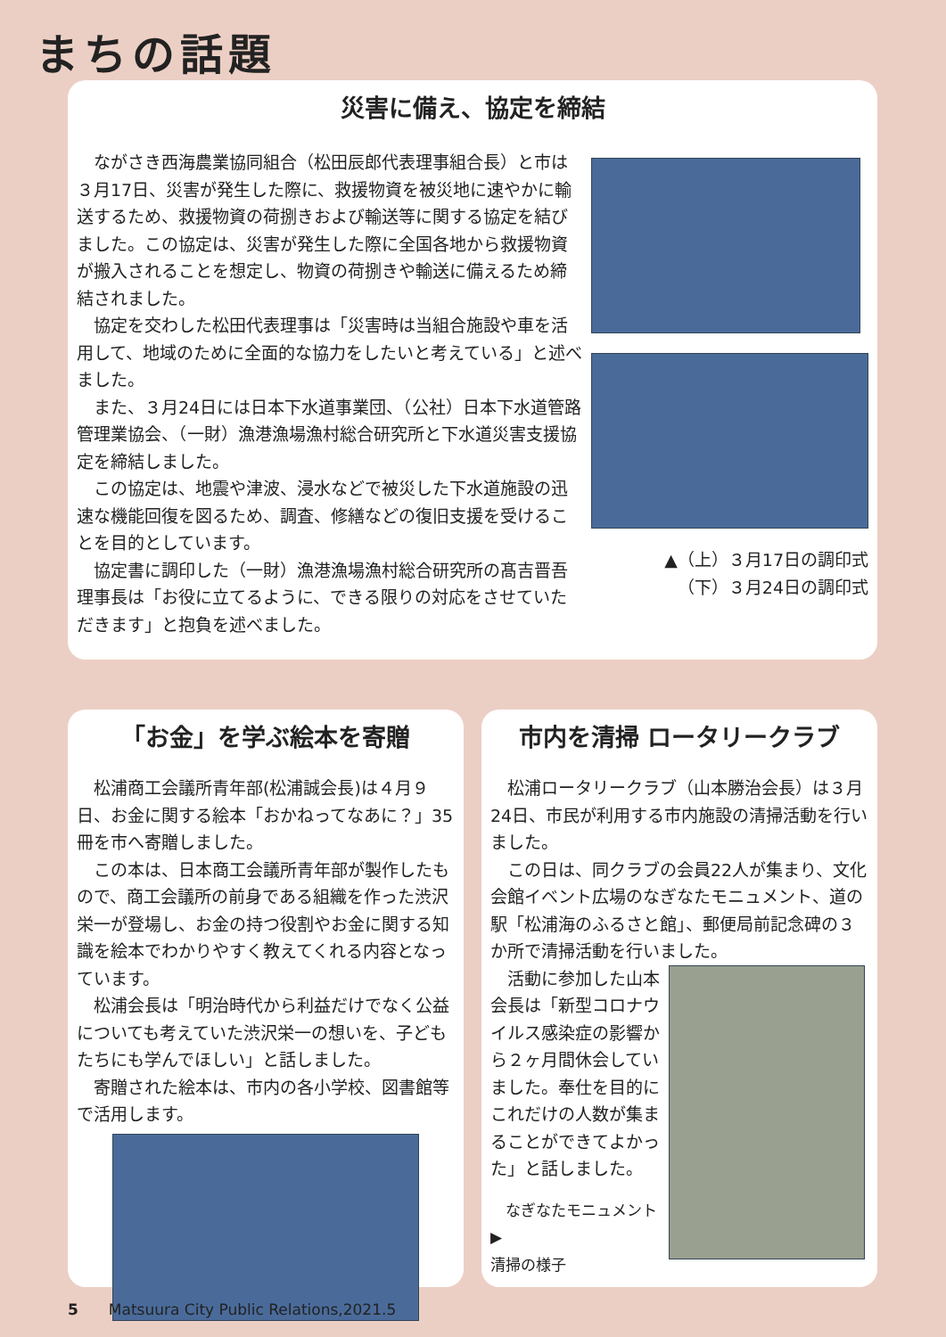まちの話題
災害に備え、協定を締結
ながさき西海農業協同組合（松田辰郎代表理事組合長）と市は３月17日、災害が発生した際に、救援物資を被災地に速やかに輸送するため、救援物資の荷捌きおよび輸送等に関する協定を結びました。この協定は、災害が発生した際に全国各地から救援物資が搬入されることを想定し、物資の荷捌きや輸送に備えるため締結されました。
協定を交わした松田代表理事は「災害時は当組合施設や車を活用して、地域のために全面的な協力をしたいと考えている」と述べました。
また、３月24日には日本下水道事業団、（公社）日本下水道管路管理業協会、（一財）漁港漁場漁村総合研究所と下水道災害支援協定を締結しました。
この協定は、地震や津波、浸水などで被災した下水道施設の迅速な機能回復を図るため、調査、修繕などの復旧支援を受けることを目的としています。
協定書に調印した（一財）漁港漁場漁村総合研究所の髙吉晋吾理事長は「お役に立てるように、できる限りの対応をさせていただきます」と抱負を述べました。
▲（上）３月17日の調印式
（下）３月24日の調印式
「お金」を学ぶ絵本を寄贈
松浦商工会議所青年部(松浦誠会長)は４月９日、お金に関する絵本「おかねってなあに？」35冊を市へ寄贈しました。
この本は、日本商工会議所青年部が製作したもので、商工会議所の前身である組織を作った渋沢栄一が登場し、お金の持つ役割やお金に関する知識を絵本でわかりやすく教えてくれる内容となっています。
松浦会長は「明治時代から利益だけでなく公益についても考えていた渋沢栄一の想いを、子どもたちにも学んでほしい」と話しました。
寄贈された絵本は、市内の各小学校、図書館等で活用します。
市内を清掃 ロータリークラブ
松浦ロータリークラブ（山本勝治会長）は３月24日、市民が利用する市内施設の清掃活動を行いました。
この日は、同クラブの会員22人が集まり、文化会館イベント広場のなぎなたモニュメント、道の駅「松浦海のふるさと館」、郵便局前記念碑の３か所で清掃活動を行いました。
活動に参加した山本会長は「新型コロナウイルス感染症の影響から２ヶ月間休会していました。奉仕を目的にこれだけの人数が集まることができてよかった」と話しました。
なぎなたモニュメント▶
清掃の様子
5　　Matsuura City Public Relations,2021.5